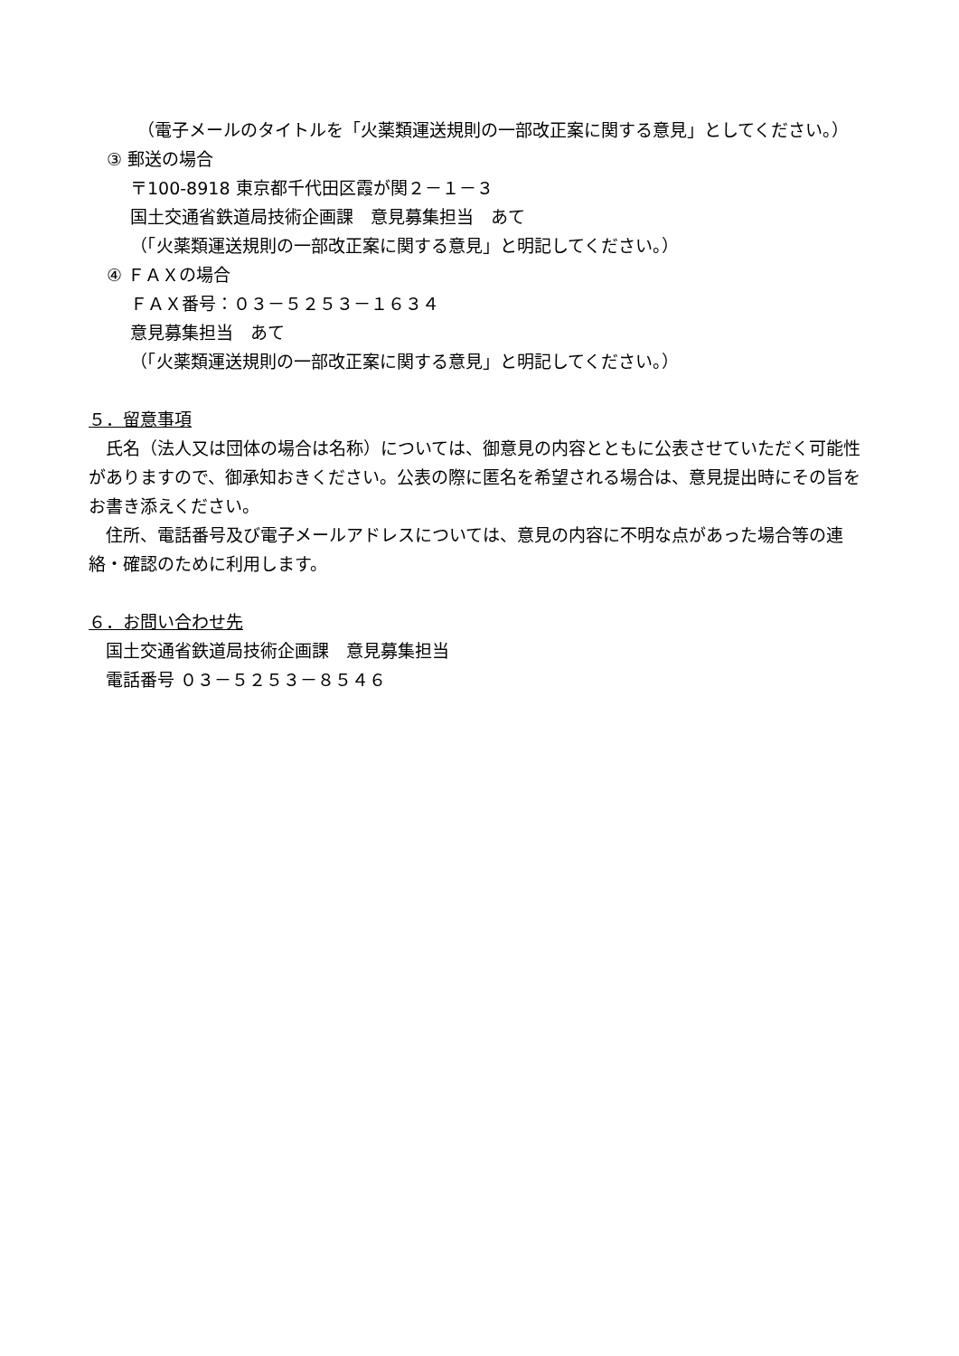（電子メールのタイトルを「火薬類運送規則の一部改正案に関する意見」としてください。）
③ 郵送の場合
〒100-8918 東京都千代田区霞が関２－１－３
国土交通省鉄道局技術企画課　意見募集担当　あて
（「火薬類運送規則の一部改正案に関する意見」と明記してください。）
④ ＦＡＸの場合
ＦＡＸ番号：０３－５２５３－１６３４
意見募集担当　あて
（「火薬類運送規則の一部改正案に関する意見」と明記してください。）
５．留意事項
　氏名（法人又は団体の場合は名称）については、御意見の内容とともに公表させていただく可能性がありますので、御承知おきください。公表の際に匿名を希望される場合は、意見提出時にその旨をお書き添えください。
　住所、電話番号及び電子メールアドレスについては、意見の内容に不明な点があった場合等の連絡・確認のために利用します。
６．お問い合わせ先
　国土交通省鉄道局技術企画課　意見募集担当
　電話番号 ０３－５２５３－８５４６